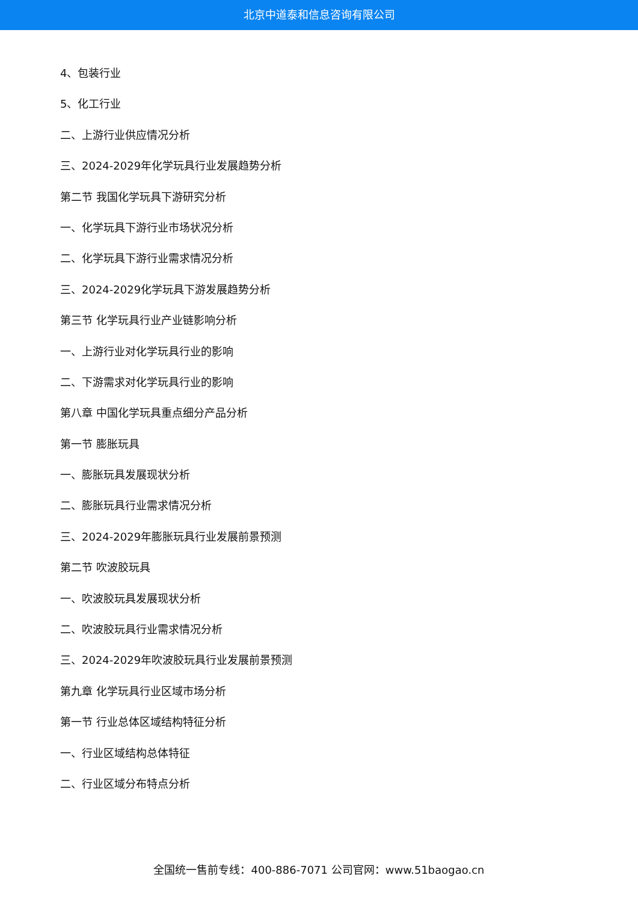北京中道泰和信息咨询有限公司
4、包装行业
5、化工行业
二、上游行业供应情况分析
三、2024-2029年化学玩具行业发展趋势分析
第二节 我国化学玩具下游研究分析
一、化学玩具下游行业市场状况分析
二、化学玩具下游行业需求情况分析
三、2024-2029化学玩具下游发展趋势分析
第三节 化学玩具行业产业链影响分析
一、上游行业对化学玩具行业的影响
二、下游需求对化学玩具行业的影响
第八章 中国化学玩具重点细分产品分析
第一节 膨胀玩具
一、膨胀玩具发展现状分析
二、膨胀玩具行业需求情况分析
三、2024-2029年膨胀玩具行业发展前景预测
第二节 吹波胶玩具
一、吹波胶玩具发展现状分析
二、吹波胶玩具行业需求情况分析
三、2024-2029年吹波胶玩具行业发展前景预测
第九章 化学玩具行业区域市场分析
第一节 行业总体区域结构特征分析
一、行业区域结构总体特征
二、行业区域分布特点分析
全国统一售前专线：400-886-7071 公司官网：www.51baogao.cn